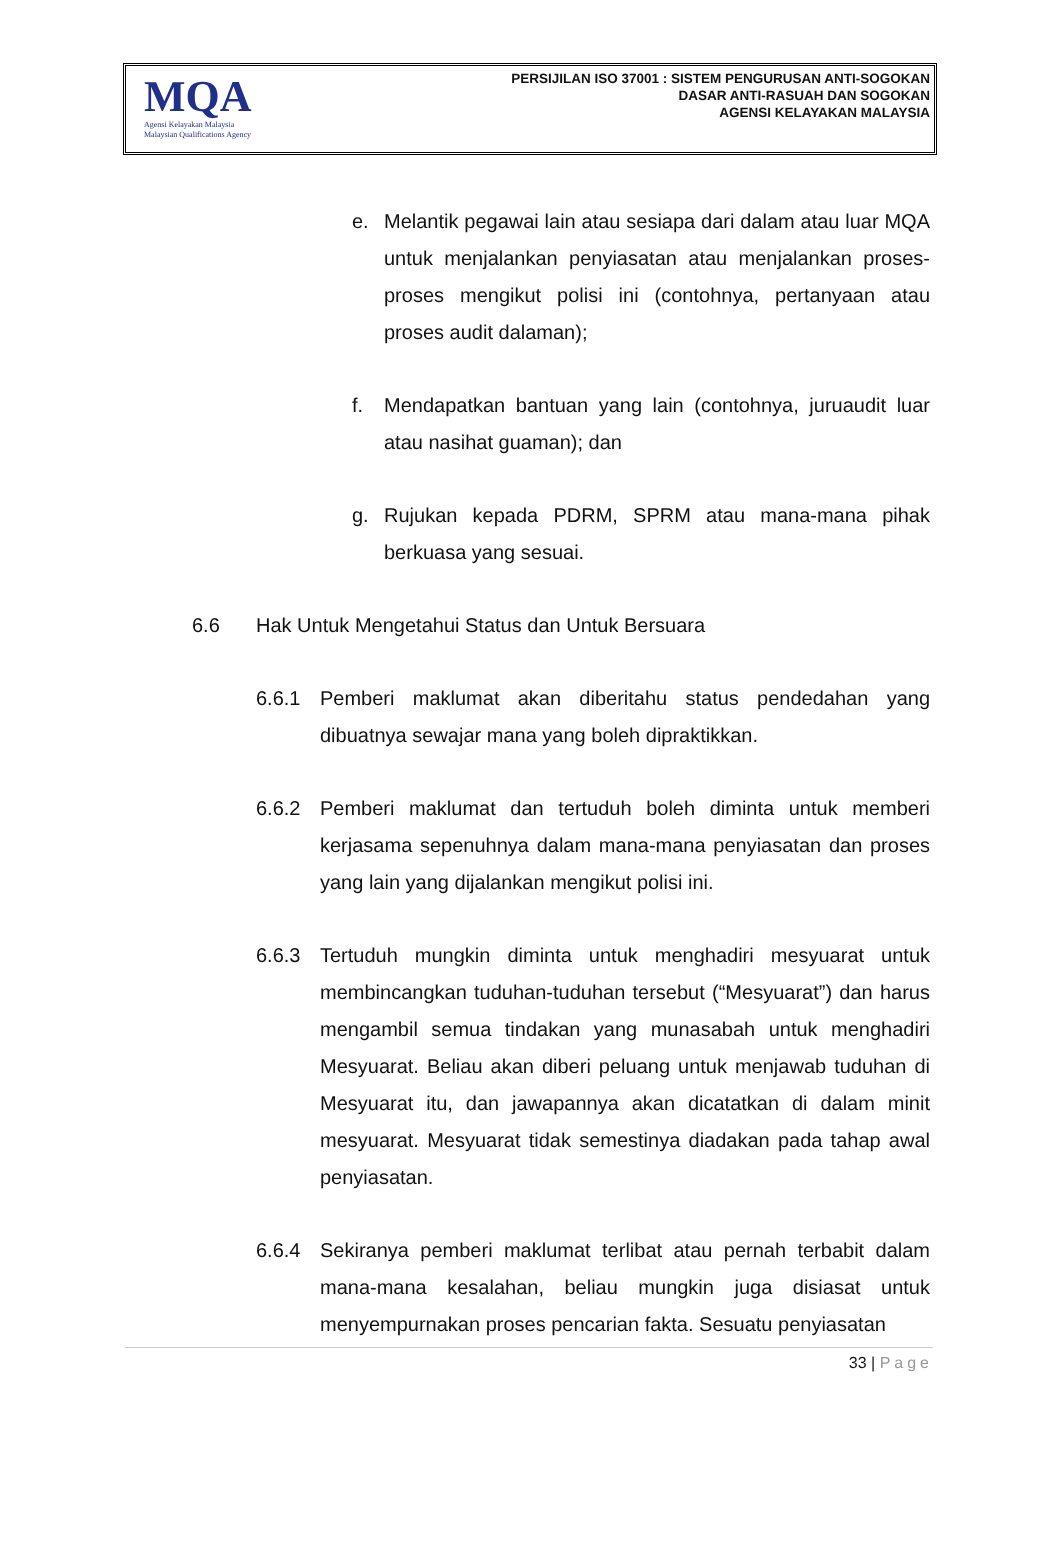MQA
Agensi Kelayakan Malaysia
Malaysian Qualifications Agency
PERSIJILAN ISO 37001 : SISTEM PENGURUSAN ANTI-SOGOKAN
DASAR ANTI-RASUAH DAN SOGOKAN
AGENSI KELAYAKAN MALAYSIA
e. Melantik pegawai lain atau sesiapa dari dalam atau luar MQA untuk menjalankan penyiasatan atau menjalankan proses-proses mengikut polisi ini (contohnya, pertanyaan atau proses audit dalaman);
f. Mendapatkan bantuan yang lain (contohnya, juruaudit luar atau nasihat guaman); dan
g. Rujukan kepada PDRM, SPRM atau mana-mana pihak berkuasa yang sesuai.
6.6 Hak Untuk Mengetahui Status dan Untuk Bersuara
6.6.1 Pemberi maklumat akan diberitahu status pendedahan yang dibuatnya sewajar mana yang boleh dipraktikkan.
6.6.2 Pemberi maklumat dan tertuduh boleh diminta untuk memberi kerjasama sepenuhnya dalam mana-mana penyiasatan dan proses yang lain yang dijalankan mengikut polisi ini.
6.6.3 Tertuduh mungkin diminta untuk menghadiri mesyuarat untuk membincangkan tuduhan-tuduhan tersebut (“Mesyuarat”) dan harus mengambil semua tindakan yang munasabah untuk menghadiri Mesyuarat. Beliau akan diberi peluang untuk menjawab tuduhan di Mesyuarat itu, dan jawapannya akan dicatatkan di dalam minit mesyuarat. Mesyuarat tidak semestinya diadakan pada tahap awal penyiasatan.
6.6.4 Sekiranya pemberi maklumat terlibat atau pernah terbabit dalam mana-mana kesalahan, beliau mungkin juga disiasat untuk menyempurnakan proses pencarian fakta. Sesuatu penyiasatan
33 | Page